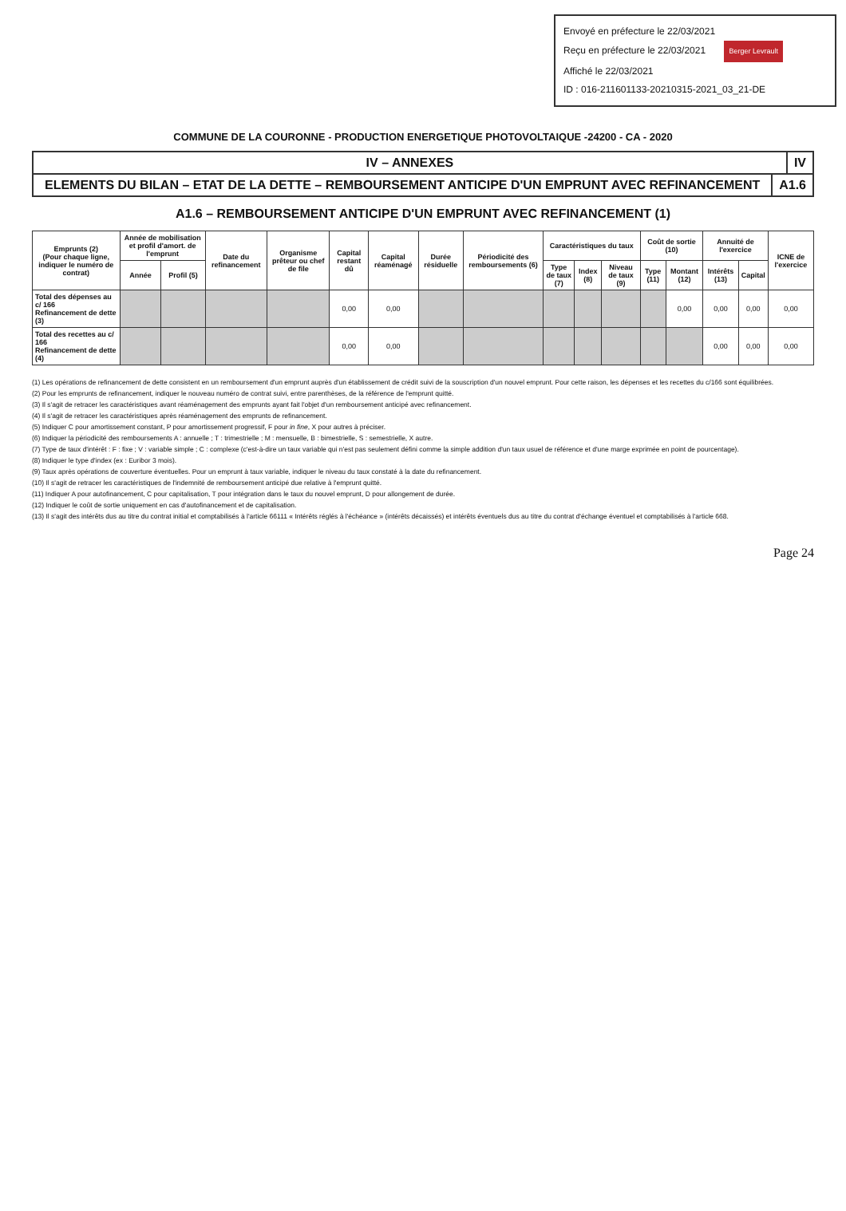Envoyé en préfecture le 22/03/2021
Reçu en préfecture le 22/03/2021 Berger Levrault
Affiché le 22/03/2021
ID : 016-211601133-20210315-2021_03_21-DE
COMMUNE DE LA COURONNE - PRODUCTION ENERGETIQUE PHOTOVOLTAIQUE -24200 - CA - 2020
IV – ANNEXES IV
ELEMENTS DU BILAN – ETAT DE LA DETTE – REMBOURSEMENT ANTICIPE D'UN EMPRUNT AVEC REFINANCEMENT
A1.6
A1.6 – REMBOURSEMENT ANTICIPE D'UN EMPRUNT AVEC REFINANCEMENT (1)
| Emprunts (2) (Pour chaque ligne, indiquer le numéro de contrat) | Année de mobilisation et profil d'amort. de l'emprunt | | Date du refinancement | Organisme prêteur ou chef de file | Capital restant dû | Capital réaménagé | Durée résiduelle | Périodicité des remboursements (6) | Caractéristiques du taux | | | Coût de sortie (10) | | Annuité de l'exercice | | ICNE de l'exercice |
| --- | --- | --- | --- | --- | --- | --- | --- | --- | --- | --- | --- | --- | --- | --- | --- | --- |
| | Année | Profil (5) | | | | | | | Type de taux (7) | Index (8) | Niveau de taux (9) | Type (11) | Montant (12) | Intérêts (13) | Capital | |
| Total des dépenses au c/ 166 Refinancement de dette (3) | | | | | 0,00 | 0,00 | | | | | | | 0,00 | 0,00 | 0,00 | 0,00 |
| Total des recettes au c/ 166 Refinancement de dette (4) | | | | | 0,00 | 0,00 | | | | | | | | 0,00 | 0,00 | 0,00 |
(1) Les opérations de refinancement de dette consistent en un remboursement d'un emprunt auprès d'un établissement de crédit suivi de la souscription d'un nouvel emprunt. Pour cette raison, les dépenses et les recettes du c/166 sont équilibrées.
(2) Pour les emprunts de refinancement, indiquer le nouveau numéro de contrat suivi, entre parenthèses, de la référence de l'emprunt quitté.
(3) Il s'agit de retracer les caractéristiques avant réaménagement des emprunts ayant fait l'objet d'un remboursement anticipé avec refinancement.
(4) Il s'agit de retracer les caractéristiques après réaménagement des emprunts de refinancement.
(5) Indiquer C pour amortissement constant, P pour amortissement progressif, F pour in fine, X pour autres à préciser.
(6) Indiquer la périodicité des remboursements A : annuelle ; T : trimestrielle ; M : mensuelle, B : bimestrielle, S : semestrielle, X autre.
(7) Type de taux d'intérêt : F : fixe ; V : variable simple ; C : complexe (c'est-à-dire un taux variable qui n'est pas seulement défini comme la simple addition d'un taux usuel de référence et d'une marge exprimée en point de pourcentage).
(8) Indiquer le type d'index (ex : Euribor 3 mois).
(9) Taux après opérations de couverture éventuelles. Pour un emprunt à taux variable, indiquer le niveau du taux constaté à la date du refinancement.
(10) Il s'agit de retracer les caractéristiques de l'indemnité de remboursement anticipé due relative à l'emprunt quitté.
(11) Indiquer A pour autofinancement, C pour capitalisation, T pour intégration dans le taux du nouvel emprunt, D pour allongement de durée.
(12) Indiquer le coût de sortie uniquement en cas d'autofinancement et de capitalisation.
(13) Il s'agit des intérêts dus au titre du contrat initial et comptabilisés à l'article 66111 « Intérêts réglés à l'échéance » (intérêts décaissés) et intérêts éventuels dus au titre du contrat d'échange éventuel et comptabilisés à l'article 668.
Page 24